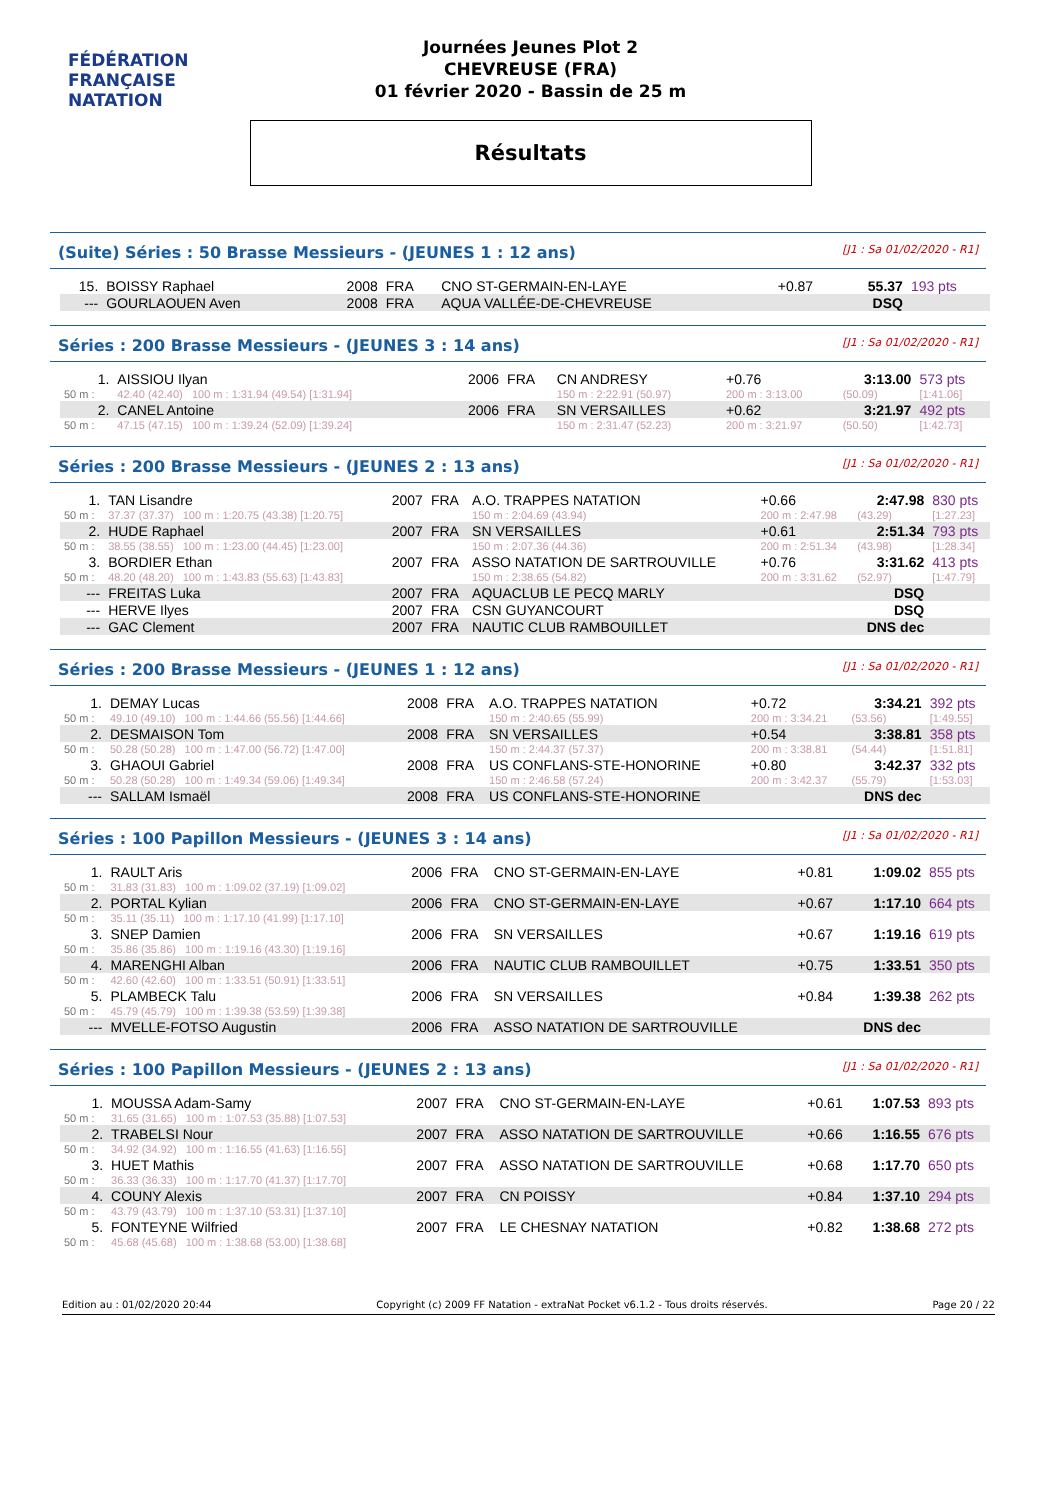FÉDÉRATION FRANÇAISE
NATATION
Journées Jeunes Plot 2
CHEVREUSE (FRA)
01 février 2020 - Bassin de 25 m
Résultats
(Suite) Séries : 50 Brasse Messieurs - (JEUNES 1 : 12 ans) [J1 : Sa 01/02/2020 - R1]
| 15. | BOISSY Raphael | 2008 | FRA | CNO ST-GERMAIN-EN-LAYE | +0.87 | 55.37 | 193 pts |
| --- | GOURLAOUEN Aven | 2008 | FRA | AQUA VALLÉE-DE-CHEVREUSE | | DSQ | |
Séries : 200 Brasse Messieurs - (JEUNES 3 : 14 ans) [J1 : Sa 01/02/2020 - R1]
| 1. | AISSIOU Ilyan | 2006 | FRA | CN ANDRESY | +0.76 | 3:13.00 | 573 pts |
| 50 m : | 42.40 (42.40) 100 m : 1:31.94 (49.54) [1:31.94] | | | 150 m : 2:22.91 (50.97) | 200 m : 3:13.00 | (50.09) | [1:41.06] |
| 2. | CANEL Antoine | 2006 | FRA | SN VERSAILLES | +0.62 | 3:21.97 | 492 pts |
| 50 m : | 47.15 (47.15) 100 m : 1:39.24 (52.09) [1:39.24] | | | 150 m : 2:31.47 (52.23) | 200 m : 3:21.97 | (50.50) | [1:42.73] |
Séries : 200 Brasse Messieurs - (JEUNES 2 : 13 ans) [J1 : Sa 01/02/2020 - R1]
| 1. | TAN Lisandre | 2007 | FRA | A.O. TRAPPES NATATION | +0.66 | 2:47.98 | 830 pts |
| 50 m : | 37.37 (37.37) 100 m : 1:20.75 (43.38) [1:20.75] | | | 150 m : 2:04.69 (43.94) | 200 m : 2:47.98 | (43.29) | [1:27.23] |
| 2. | HUDE Raphael | 2007 | FRA | SN VERSAILLES | +0.61 | 2:51.34 | 793 pts |
| 50 m : | 38.55 (38.55) 100 m : 1:23.00 (44.45) [1:23.00] | | | 150 m : 2:07.36 (44.36) | 200 m : 2:51.34 | (43.98) | [1:28.34] |
| 3. | BORDIER Ethan | 2007 | FRA | ASSO NATATION DE SARTROUVILLE | +0.76 | 3:31.62 | 413 pts |
| 50 m : | 48.20 (48.20) 100 m : 1:43.83 (55.63) [1:43.83] | | | 150 m : 2:38.65 (54.82) | 200 m : 3:31.62 | (52.97) | [1:47.79] |
| --- | FREITAS Luka | 2007 | FRA | AQUACLUB LE PECQ MARLY | | DSQ | |
| --- | HERVE Ilyes | 2007 | FRA | CSN GUYANCOURT | | DSQ | |
| --- | GAC Clement | 2007 | FRA | NAUTIC CLUB RAMBOUILLET | | DNS dec | |
Séries : 200 Brasse Messieurs - (JEUNES 1 : 12 ans) [J1 : Sa 01/02/2020 - R1]
| 1. | DEMAY Lucas | 2008 | FRA | A.O. TRAPPES NATATION | +0.72 | 3:34.21 | 392 pts |
| 50 m : | 49.10 (49.10) 100 m : 1:44.66 (55.56) [1:44.66] | | | 150 m : 2:40.65 (55.99) | 200 m : 3:34.21 | (53.56) | [1:49.55] |
| 2. | DESMAISON Tom | 2008 | FRA | SN VERSAILLES | +0.54 | 3:38.81 | 358 pts |
| 50 m : | 50.28 (50.28) 100 m : 1:47.00 (56.72) [1:47.00] | | | 150 m : 2:44.37 (57.37) | 200 m : 3:38.81 | (54.44) | [1:51.81] |
| 3. | GHAOUI Gabriel | 2008 | FRA | US CONFLANS-STE-HONORINE | +0.80 | 3:42.37 | 332 pts |
| 50 m : | 50.28 (50.28) 100 m : 1:49.34 (59.06) [1:49.34] | | | 150 m : 2:46.58 (57.24) | 200 m : 3:42.37 | (55.79) | [1:53.03] |
| --- | SALLAM Ismaël | 2008 | FRA | US CONFLANS-STE-HONORINE | | DNS dec | |
Séries : 100 Papillon Messieurs - (JEUNES 3 : 14 ans) [J1 : Sa 01/02/2020 - R1]
| 1. | RAULT Aris | 2006 | FRA | CNO ST-GERMAIN-EN-LAYE | +0.81 | 1:09.02 | 855 pts |
| 50 m : | 31.83 (31.83) 100 m : 1:09.02 (37.19) [1:09.02] | | | | | | |
| 2. | PORTAL Kylian | 2006 | FRA | CNO ST-GERMAIN-EN-LAYE | +0.67 | 1:17.10 | 664 pts |
| 50 m : | 35.11 (35.11) 100 m : 1:17.10 (41.99) [1:17.10] | | | | | | |
| 3. | SNEP Damien | 2006 | FRA | SN VERSAILLES | +0.67 | 1:19.16 | 619 pts |
| 50 m : | 35.86 (35.86) 100 m : 1:19.16 (43.30) [1:19.16] | | | | | | |
| 4. | MARENGHI Alban | 2006 | FRA | NAUTIC CLUB RAMBOUILLET | +0.75 | 1:33.51 | 350 pts |
| 50 m : | 42.60 (42.60) 100 m : 1:33.51 (50.91) [1:33.51] | | | | | | |
| 5. | PLAMBECK Talu | 2006 | FRA | SN VERSAILLES | +0.84 | 1:39.38 | 262 pts |
| 50 m : | 45.79 (45.79) 100 m : 1:39.38 (53.59) [1:39.38] | | | | | | |
| --- | MVELLE-FOTSO Augustin | 2006 | FRA | ASSO NATATION DE SARTROUVILLE | | DNS dec | |
Séries : 100 Papillon Messieurs - (JEUNES 2 : 13 ans) [J1 : Sa 01/02/2020 - R1]
| 1. | MOUSSA Adam-Samy | 2007 | FRA | CNO ST-GERMAIN-EN-LAYE | +0.61 | 1:07.53 | 893 pts |
| 50 m : | 31.65 (31.65) 100 m : 1:07.53 (35.88) [1:07.53] | | | | | | |
| 2. | TRABELSI Nour | 2007 | FRA | ASSO NATATION DE SARTROUVILLE | +0.66 | 1:16.55 | 676 pts |
| 50 m : | 34.92 (34.92) 100 m : 1:16.55 (41.63) [1:16.55] | | | | | | |
| 3. | HUET Mathis | 2007 | FRA | ASSO NATATION DE SARTROUVILLE | +0.68 | 1:17.70 | 650 pts |
| 50 m : | 36.33 (36.33) 100 m : 1:17.70 (41.37) [1:17.70] | | | | | | |
| 4. | COUNY Alexis | 2007 | FRA | CN POISSY | +0.84 | 1:37.10 | 294 pts |
| 50 m : | 43.79 (43.79) 100 m : 1:37.10 (53.31) [1:37.10] | | | | | | |
| 5. | FONTEYNE Wilfried | 2007 | FRA | LE CHESNAY NATATION | +0.82 | 1:38.68 | 272 pts |
| 50 m : | 45.68 (45.68) 100 m : 1:38.68 (53.00) [1:38.68] | | | | | | |
Edition au : 01/02/2020 20:44 Copyright (c) 2009 FF Natation - extraNat Pocket v6.1.2 - Tous droits réservés. Page 20 / 22